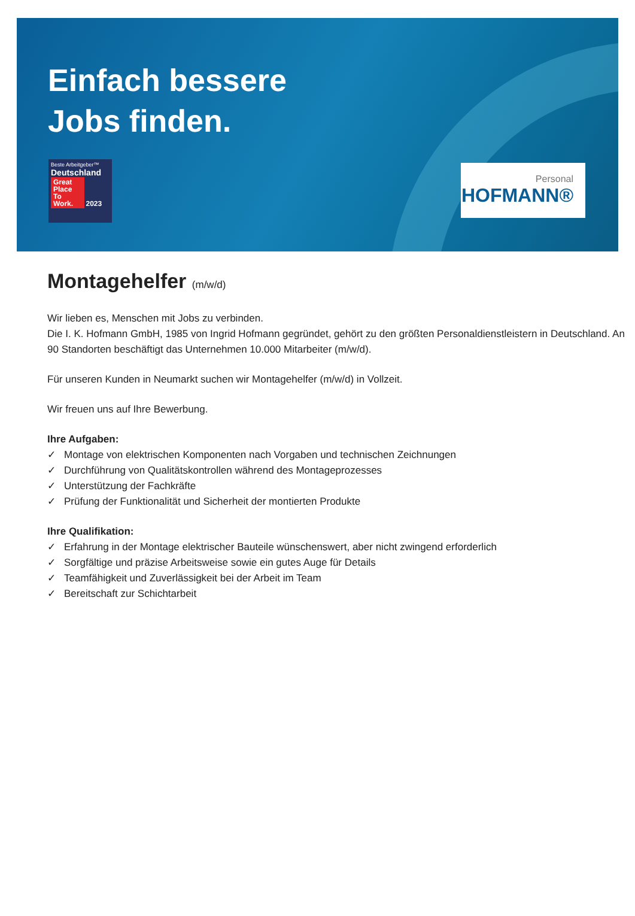Einfach bessere
Jobs finden.
Beste Arbeitgeber™
Deutschland
Great Place To Work. 2023
Personal
HOFMANN®
Montagehelfer (m/w/d)
Wir lieben es, Menschen mit Jobs zu verbinden.
Die I. K. Hofmann GmbH, 1985 von Ingrid Hofmann gegründet, gehört zu den größten Personaldienstleistern in Deutschland. An 90 Standorten beschäftigt das Unternehmen 10.000 Mitarbeiter (m/w/d).
Für unseren Kunden in Neumarkt suchen wir Montagehelfer (m/w/d) in Vollzeit.
Wir freuen uns auf Ihre Bewerbung.
Ihre Aufgaben:
✓ Montage von elektrischen Komponenten nach Vorgaben und technischen Zeichnungen
✓ Durchführung von Qualitätskontrollen während des Montageprozesses
✓ Unterstützung der Fachkräfte
✓ Prüfung der Funktionalität und Sicherheit der montierten Produkte
Ihre Qualifikation:
✓ Erfahrung in der Montage elektrischer Bauteile wünschenswert, aber nicht zwingend erforderlich
✓ Sorgfältige und präzise Arbeitsweise sowie ein gutes Auge für Details
✓ Teamfähigkeit und Zuverlässigkeit bei der Arbeit im Team
✓ Bereitschaft zur Schichtarbeit